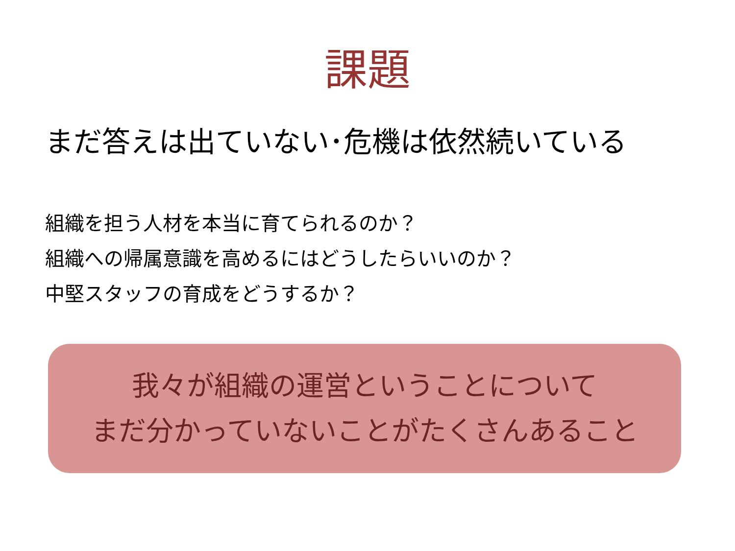課題
まだ答えは出ていない･危機は依然続いている
組織を担う人材を本当に育てられるのか？
組織への帰属意識を高めるにはどうしたらいいのか？
中堅スタッフの育成をどうするか？
我々が組織の運営ということについて
まだ分かっていないことがたくさんあること